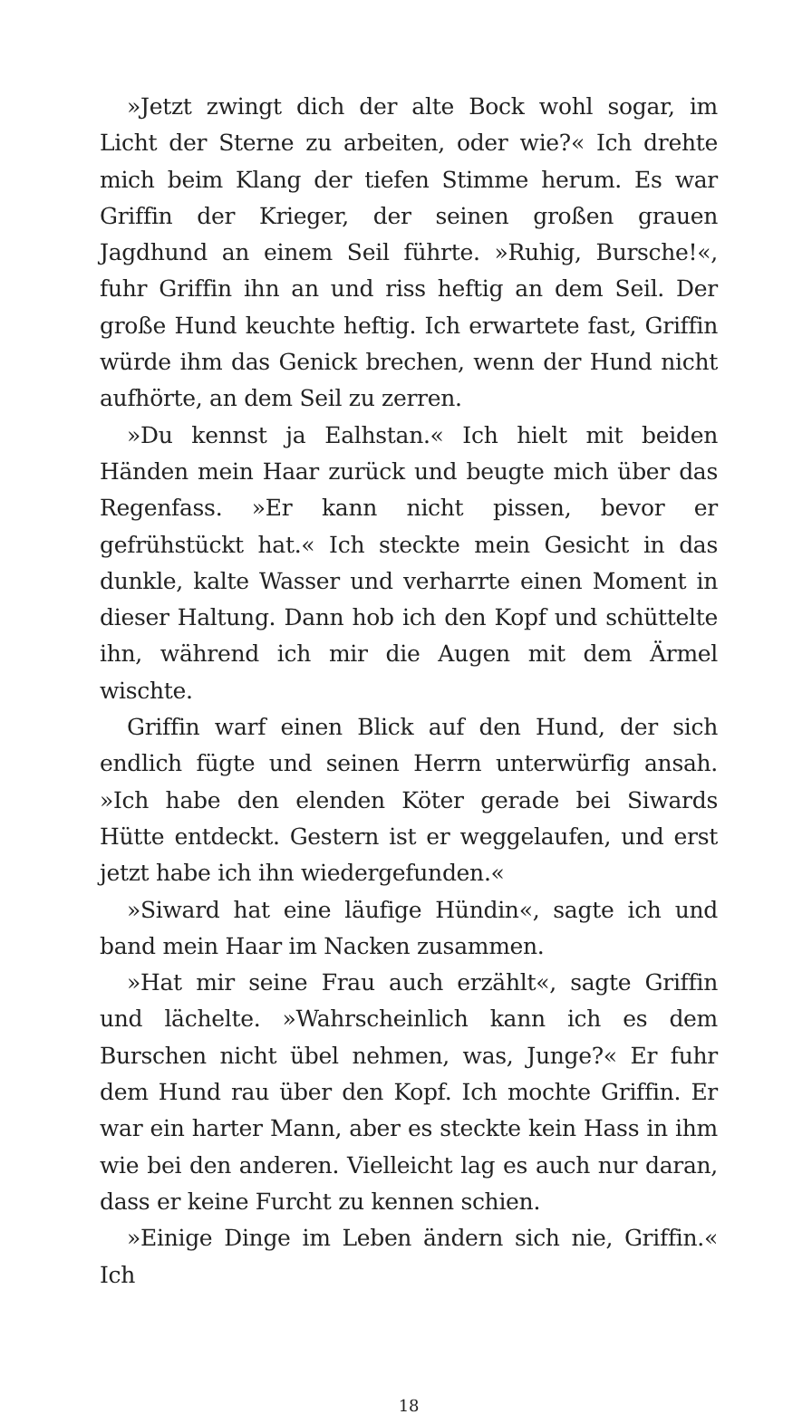»Jetzt zwingt dich der alte Bock wohl sogar, im Licht der Sterne zu arbeiten, oder wie?« Ich drehte mich beim Klang der tiefen Stimme herum. Es war Griffin der Krieger, der seinen großen grauen Jagdhund an einem Seil führte. »Ruhig, Bursche!«, fuhr Griffin ihn an und riss heftig an dem Seil. Der große Hund keuchte heftig. Ich erwartete fast, Griffin würde ihm das Genick brechen, wenn der Hund nicht aufhörte, an dem Seil zu zerren.
»Du kennst ja Ealhstan.« Ich hielt mit beiden Händen mein Haar zurück und beugte mich über das Regenfass. »Er kann nicht pissen, bevor er gefrühstückt hat.« Ich steckte mein Gesicht in das dunkle, kalte Wasser und verharrte einen Moment in dieser Haltung. Dann hob ich den Kopf und schüttelte ihn, während ich mir die Augen mit dem Ärmel wischte.
Griffin warf einen Blick auf den Hund, der sich endlich fügte und seinen Herrn unterwürfig ansah. »Ich habe den elenden Köter gerade bei Siwards Hütte entdeckt. Gestern ist er weggelaufen, und erst jetzt habe ich ihn wiedergefunden.«
»Siward hat eine läufige Hündin«, sagte ich und band mein Haar im Nacken zusammen.
»Hat mir seine Frau auch erzählt«, sagte Griffin und lächelte. »Wahrscheinlich kann ich es dem Burschen nicht übel nehmen, was, Junge?« Er fuhr dem Hund rau über den Kopf. Ich mochte Griffin. Er war ein harter Mann, aber es steckte kein Hass in ihm wie bei den anderen. Vielleicht lag es auch nur daran, dass er keine Furcht zu kennen schien.
»Einige Dinge im Leben ändern sich nie, Griffin.« Ich
18